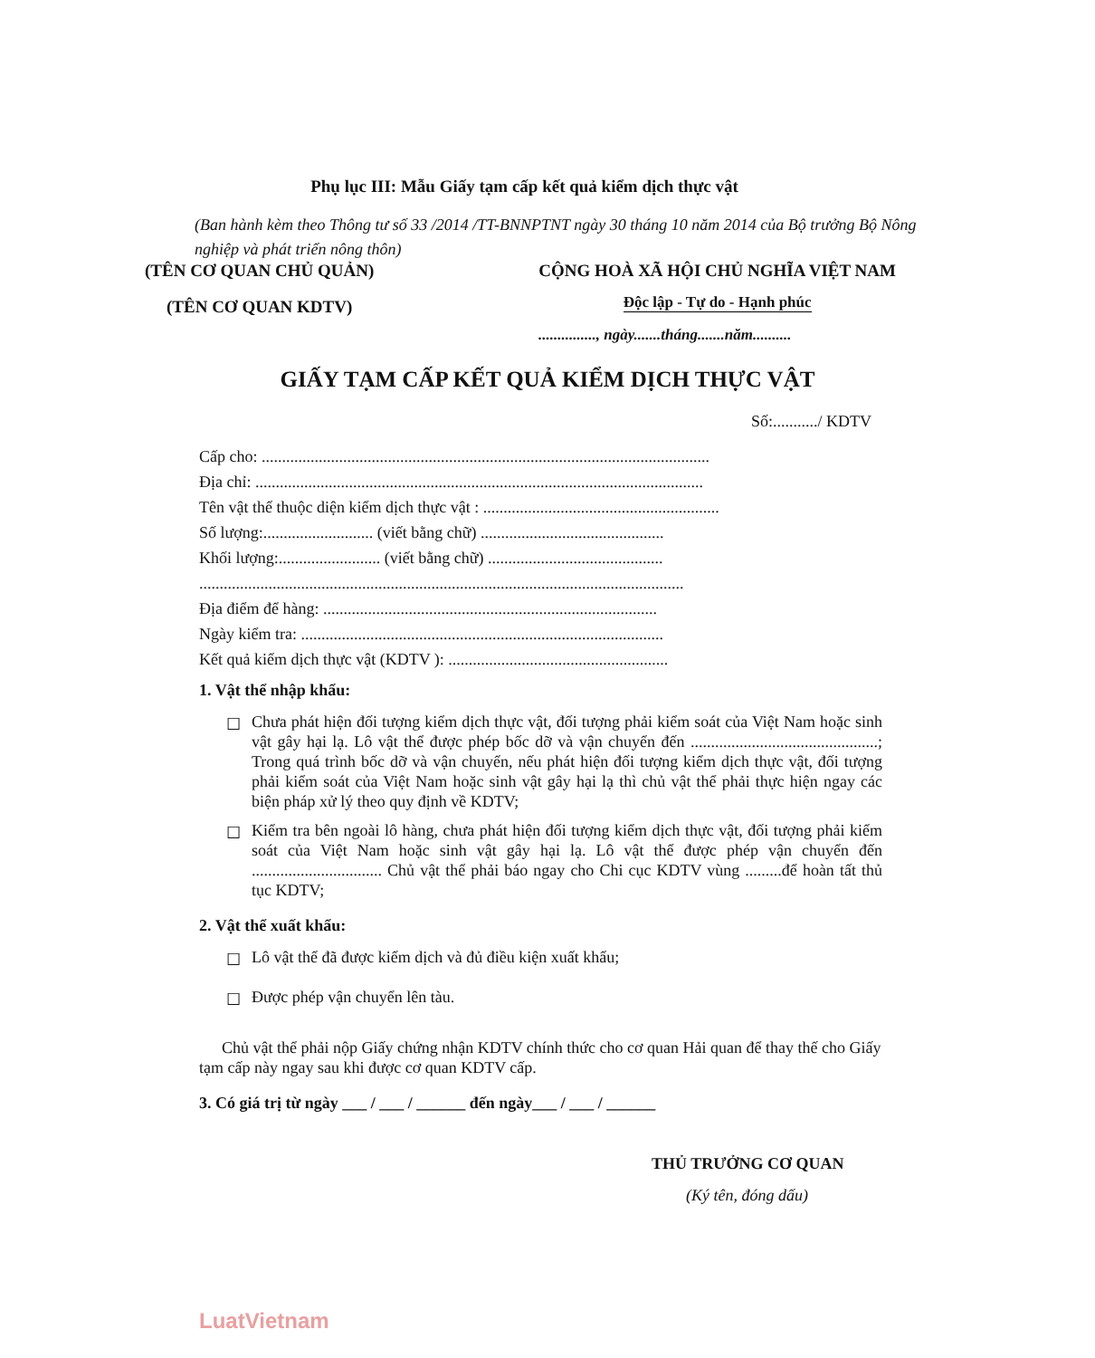Phụ lục III: Mẫu Giấy tạm cấp kết quả kiểm dịch thực vật
(Ban hành kèm theo Thông tư số 33 /2014 /TT-BNNPTNT ngày 30 tháng 10 năm 2014 của Bộ trưởng Bộ Nông nghiệp và phát triển nông thôn)
(TÊN CƠ QUAN CHỦ QUẢN)
(TÊN CƠ QUAN KDTV)
CỘNG HOÀ XÃ HỘI CHỦ NGHĨA VIỆT NAM
Độc lập - Tự do - Hạnh phúc
..............., ngày.......tháng.......năm..........
GIẤY TẠM CẤP KẾT QUẢ KIỂM DỊCH THỰC VẬT
Số:.........../ KDTV
Cấp cho: ..............................................................................................................
Địa chỉ: ..............................................................................................................
Tên vật thể thuộc diện kiểm dịch thực vật : ..........................................................
Số lượng:........................... (viết bằng chữ) .............................................
Khối lượng:......................... (viết bằng chữ) ...........................................
.......................................................................................................................
Địa điểm để hàng: ..................................................................................
Ngày kiểm tra: .........................................................................................
Kết quả kiểm dịch thực vật (KDTV ): ......................................................
1. Vật thể nhập khẩu:
☐
Chưa phát hiện đối tượng kiểm dịch thực vật, đối tượng phải kiểm soát của Việt Nam hoặc sinh vật gây hại lạ. Lô vật thể được phép bốc dỡ và vận chuyển đến ..............................................; Trong quá trình bốc dỡ và vận chuyển, nếu phát hiện đối tượng kiểm dịch thực vật, đối tượng phải kiểm soát của Việt Nam hoặc sinh vật gây hại lạ thì chủ vật thể phải thực hiện ngay các biện pháp xử lý theo quy định về KDTV;
☐
Kiểm tra bên ngoài lô hàng, chưa phát hiện đối tượng kiểm dịch thực vật, đối tượng phải kiểm soát của Việt Nam hoặc sinh vật gây hại lạ. Lô vật thể được phép vận chuyển đến ................................ Chủ vật thể phải báo ngay cho Chi cục KDTV vùng .........để hoàn tất thủ tục KDTV;
2. Vật thể xuất khẩu:
☐
Lô vật thể đã được kiểm dịch và đủ điều kiện xuất khẩu;
☐
Được phép vận chuyển lên tàu.
Chủ vật thể phải nộp Giấy chứng nhận KDTV chính thức cho cơ quan Hải quan để thay thế cho Giấy tạm cấp này ngay sau khi được cơ quan KDTV cấp.
3. Có giá trị từ ngày ___ / ___ / ______ đến ngày___ / ___ / ______
THỦ TRƯỞNG CƠ QUAN
(Ký tên, đóng dấu)
LuatVietnam